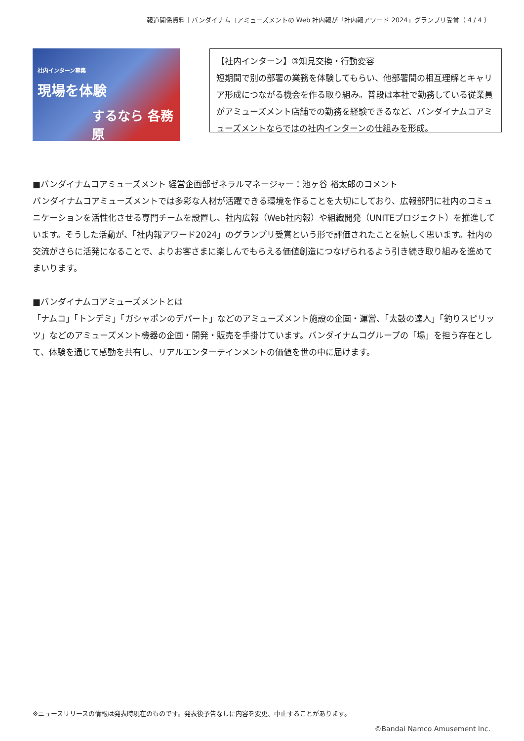報道関係資料｜バンダイナムコアミューズメントの Web 社内報が「社内報アワード 2024」グランプリ受賞（ 4 / 4 ）
社内インターン募集
現場を体験
するなら 各務原
【社内インターン】③知見交換・行動変容
短期間で別の部署の業務を体験してもらい、他部署間の相互理解とキャリア形成につながる機会を作る取り組み。普段は本社で勤務している従業員がアミューズメント店舗での勤務を経験できるなど、バンダイナムコアミューズメントならではの社内インターンの仕組みを形成。
■バンダイナムコアミューズメント 経営企画部ゼネラルマネージャー：池ヶ谷 裕太郎のコメント
バンダイナムコアミューズメントでは多彩な人材が活躍できる環境を作ることを大切にしており、広報部門に社内のコミュニケーションを活性化させる専門チームを設置し、社内広報（Web社内報）や組織開発（UNITEプロジェクト）を推進しています。そうした活動が、「社内報アワード2024」のグランプリ受賞という形で評価されたことを嬉しく思います。社内の交流がさらに活発になることで、よりお客さまに楽しんでもらえる価値創造につなげられるよう引き続き取り組みを進めてまいります。
■バンダイナムコアミューズメントとは
「ナムコ」「トンデミ」「ガシャポンのデパート」などのアミューズメント施設の企画・運営、「太鼓の達人」「釣りスピリッツ」などのアミューズメント機器の企画・開発・販売を手掛けています。バンダイナムコグループの「場」を担う存在として、体験を通じて感動を共有し、リアルエンターテインメントの価値を世の中に届けます。
※ニュースリリースの情報は発表時現在のものです。発表後予告なしに内容を変更、中止することがあります。
©Bandai Namco Amusement Inc.